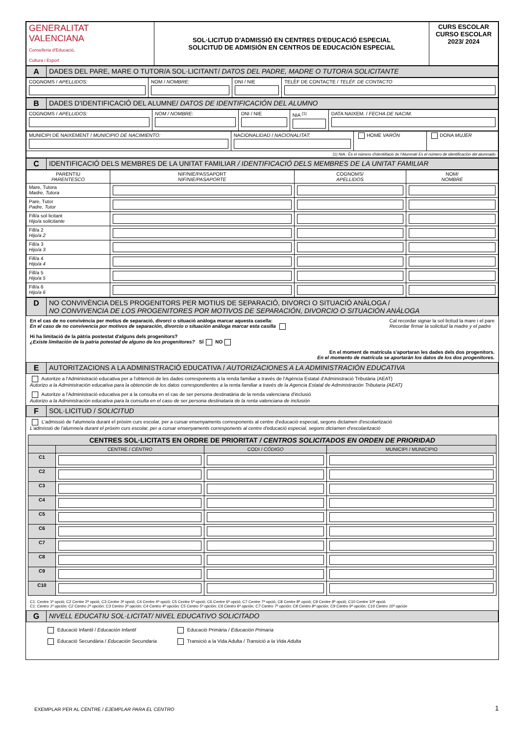| GENERALITAT VALENCIANA Conselleria d'Educació, Cultura i Esport | SOL·LICITUD D'ADMISSIÓ EN CENTRES D'EDUCACIÓ ESPECIAL SOLICITUD DE ADMISIÓN EN CENTROS DE EDUCACIÓN ESPECIAL | CURS ESCOLAR CURSO ESCOLAR 2023/ 2024 |
| A | DADES DEL PARE, MARE O TUTOR/A SOL·LICITANT/ DATOS DEL PADRE, MADRE O TUTOR/A SOLICITANTE |
| COGNOMS / APELLIDOS: | NOM / NOMBRE: | DNI / NIE | TELÈF DE CONTACTE / TELÉF. DE CONTACTO |
| B | DADES D'IDENTIFICACIÓ DEL ALUMNE/ DATOS DE IDENTIFICACIÓN DEL ALUMNO |
| COGNOMS / APELLIDOS: | NOM / NOMBRE: | DNI / NIE | NIA <sup>(1)</sup> | DATA NAIXEM. / FECHA DE NACIM. |
| MUNICIPI DE NAIXEMENT / MUNICIPIO DE NACIMIENTO: | NACIONALIDAD / NACIONALITAT: | HOME VARÓN | DONA MUJER |
| (1) NIA : És el número d'identiifació de l'Alumnat/ Es el número de identificación del alumnado | | | |
| C | IDENTIFICACIÓ DELS MEMBRES DE LA UNITAT FAMILIAR / IDENTIFICACIÓ DELS MEMBRES DE LA UNITAT FAMILIAR |
| PARENTIU PARENTESCO | NIF/NIE/PASSAPORT NIF/NIE/PASAPORTE | COGNOMS/ APELLIDOS | NOM/ NOMBRE |
| --- | --- | --- | --- |
| Mare, Tutora Madre, Tutora | | | |
| Pare, Tutor Padre, Tutor | | | |
| Fill/a sol·licitant Hijo/a solicitante | | | |
| Fill/a 2 Hijo/a 2 | | | |
| Fill/a 3 Hijo/a 3 | | | |
| Fill/a 4 Hijo/a 4 | | | |
| Fill/a 5 Hijo/a 5 | | | |
| Fill/a 6 Hijo/a 6 | | | |
| D | NO CONVIVÈNCIA DELS PROGENITORS PER MOTIUS DE SEPARACIÓ, DIVORCI O SITUACIÓ ANÀLOGA / NO CONVIVENCIA DE LOS PROGENITORES POR MOTIVOS DE SEPARACIÓN, DIVORCIO O SITUACIÓN ANÁLOGA |
En el cas de no convivència per motius de separació, divorci o situació anàloga marcar aquesta casella:
En el caso de no convivencia por motivos de separación, divorcio o situación análoga marcar esta casilla
Cal recordar signar la sol·licitud la mare i el pare
Recordar firmar la solicitud la madre y el padre
Hi ha limitació de la pàtria postestat d'alguns dels progenitors?
¿Existe limitación de la patria potestad de alguno de los progenitores? SÍ NO
En el moment de matrícula s'aportaran les dades dels dos progenitors.
En el momento de matrícula se aportarán los datos de los dos progenitores.
| E | AUTORITZACIONS A LA ADMINISTRACIÓ EDUCATIVA / AUTORIZACIONES A LA ADMINISTRACIÓN EDUCATIVA |
Autoritze a l'Administració educativa per a l'obtenció de les dades corresponents a la renda familiar a través de l'Agència Estatal d'Administració Tributària (AEAT)
Autorizo a la Administración educativa para la obtención de los datos correspondientes a la renta familiar a través de la Agencia Estatal de Administración Tributaria (AEAT)
Autoritze a l'Administració educativa per a la consulta en el cas de ser persona destinatària de la renda valenciana d'inclusió
Autorizo a la Administración educativa para la consulta en el caso de ser persona destinataria de la renta valenciana de inclusión
| F | SOL·LICITUD / SOLICITUD |
L'admissió de l'alumne/a durant el pròxim curs escolar, per a cursar ensenyaments corresponents al centre d'educació especial, segons dictamen d'escolarització
L'admissió de l'alumne/a durant el pròxim curs escolar, per a cursar ensenyaments corresponents al centre d'educació especial, segons dictamen d'escolarització
| CENTRES SOL·LICITATS EN ORDRE DE PRIORITAT / CENTROS SOLICITADOS EN ORDEN DE PRIORIDAD | | | |
| --- | --- | --- | --- |
| | CENTRE / CENTRO | CODI / CÓDIGO | MUNICIPI / MUNICIPIO |
| C1 | | | |
| C2 | | | |
| C3 | | | |
| C4 | | | |
| C5 | | | |
| C6 | | | |
| C7 | | | |
| C8 | | | |
| C9 | | | |
| C10 | | | |
C1: Centre 1ª opció; C2 Centre 2ª opció; C3 Centre 3ª opció; C4 Centre 4ª opció; C5 Centre 5ª opció; C6 Centre 6ª opció; C7 Centre 7ª opció; C8 Centre 8ª opció; C9 Centre 9ª opció; C10 Centre 10ª opció
C1: Centro 1ª opción; C2 Centro 2ª opción; C3 Centro 3ª opción; C4 Centro 4ª opción; C5 Centro 5ª opción; C6 Centro 6ª opción; C7 Centro 7ª opción; C8 Centro 8ª opción; C9 Centro 9ª opción; C10 Centro 10ª opción
| G | NIVELL EDUCATIU SOL·LICITAT/ NIVEL EDUCATIVO SOLICITADO |
Educació Infantil / Educación Infantil
Educació Primària / Educación Primaria
Educació Secundària / Educación Secundaria
Transició a la Vida Adulta / Transició a la Vida Adulta
EXEMPLAR PER AL CENTRE / EJEMPLAR PARA EL CENTRO
1